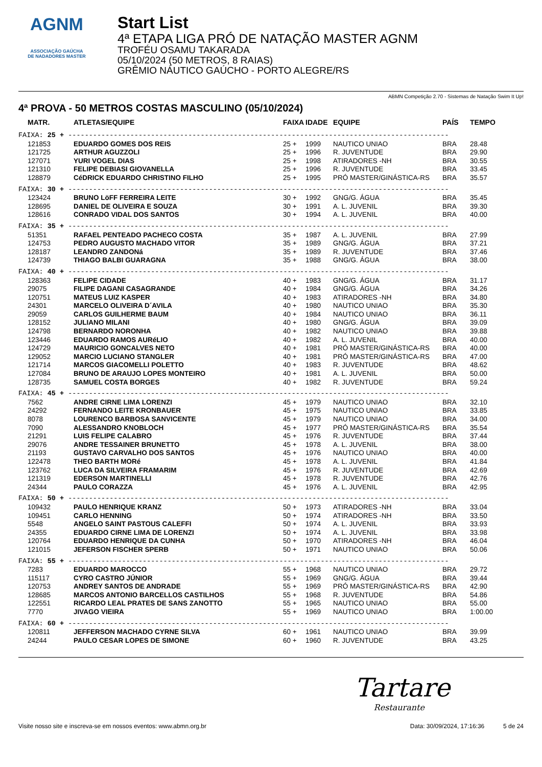AGNM
ASSOCIAÇÃO GAÚCHA
DE NADADORES MASTER
Start List
4ª ETAPA LIGA PRÓ DE NATAÇÃO MASTER AGNM
TROFÉU OSAMU TAKARADA
05/10/2024 (50 METROS, 8 RAIAS)
GRÊMIO NÁUTICO GAÚCHO - PORTO ALEGRE/RS
ABMN Competição 2.70 - Sistemas de Natação Swim It Up!
4ª PROVA - 50 METROS COSTAS MASCULINO (05/10/2024)
| MATR. | ATLETAS/EQUIPE | FAIXA | IDADE | EQUIPE | PAÍS | TEMPO |
| --- | --- | --- | --- | --- | --- | --- |
| FAIXA: 25 + -------------------------------------------------------------------------------------------- | | | | | | |
| 121853 | EDUARDO GOMES DOS REIS | 25 + | 1999 | NAUTICO UNIAO | BRA | 28.48 |
| 121725 | ARTHUR AGUZZOLI | 25 + | 1996 | R. JUVENTUDE | BRA | 29.90 |
| 127071 | YURI VOGEL DIAS | 25 + | 1998 | ATIRADORES -NH | BRA | 30.55 |
| 121310 | FELIPE DEBIASI GIOVANELLA | 25 + | 1996 | R. JUVENTUDE | BRA | 33.45 |
| 128879 | CéDRICK EDUARDO CHRISTINO FILHO | 25 + | 1995 | PRÓ MASTER/GINÁSTICA-RS | BRA | 35.57 |
| FAIXA: 30 + -------------------------------------------------------------------------------------------- | | | | | | |
| 123424 | BRUNO LöFF FERREIRA LEITE | 30 + | 1992 | GNG/G. ÁGUA | BRA | 35.45 |
| 128695 | DANIEL DE OLIVEIRA E SOUZA | 30 + | 1991 | A. L. JUVENIL | BRA | 39.30 |
| 128616 | CONRADO VIDAL DOS SANTOS | 30 + | 1994 | A. L. JUVENIL | BRA | 40.00 |
| FAIXA: 35 + -------------------------------------------------------------------------------------------- | | | | | | |
| 51351 | RAFAEL PENTEADO PACHECO COSTA | 35 + | 1987 | A. L. JUVENIL | BRA | 27.99 |
| 124753 | PEDRO AUGUSTO MACHADO VITOR | 35 + | 1989 | GNG/G. ÁGUA | BRA | 37.21 |
| 128187 | LEANDRO ZANDONá | 35 + | 1989 | R. JUVENTUDE | BRA | 37.46 |
| 124739 | THIAGO BALBI GUARAGNA | 35 + | 1988 | GNG/G. ÁGUA | BRA | 38.00 |
| FAIXA: 40 + -------------------------------------------------------------------------------------------- | | | | | | |
| 128363 | FELIPE CIDADE | 40 + | 1983 | GNG/G. ÁGUA | BRA | 31.17 |
| 29075 | FILIPE DAGANI CASAGRANDE | 40 + | 1984 | GNG/G. ÁGUA | BRA | 34.26 |
| 120751 | MATEUS LUIZ KASPER | 40 + | 1983 | ATIRADORES -NH | BRA | 34.80 |
| 24301 | MARCELO OLIVEIRA D´AVILA | 40 + | 1980 | NAUTICO UNIAO | BRA | 35.30 |
| 29059 | CARLOS GUILHERME BAUM | 40 + | 1984 | NAUTICO UNIAO | BRA | 36.11 |
| 128152 | JULIANO MILANI | 40 + | 1980 | GNG/G. ÁGUA | BRA | 39.09 |
| 124798 | BERNARDO NORONHA | 40 + | 1982 | NAUTICO UNIAO | BRA | 39.88 |
| 123446 | EDUARDO RAMOS AURéLIO | 40 + | 1982 | A. L. JUVENIL | BRA | 40.00 |
| 124729 | MAURICIO GONCALVES NETO | 40 + | 1981 | PRÓ MASTER/GINÁSTICA-RS | BRA | 40.00 |
| 129052 | MARCIO LUCIANO STANGLER | 40 + | 1981 | PRÓ MASTER/GINÁSTICA-RS | BRA | 47.00 |
| 121714 | MARCOS GIACOMELLI POLETTO | 40 + | 1983 | R. JUVENTUDE | BRA | 48.62 |
| 127084 | BRUNO DE ARAUJO LOPES MONTEIRO | 40 + | 1981 | A. L. JUVENIL | BRA | 50.00 |
| 128735 | SAMUEL COSTA BORGES | 40 + | 1982 | R. JUVENTUDE | BRA | 59.24 |
| FAIXA: 45 + -------------------------------------------------------------------------------------------- | | | | | | |
| 7562 | ANDRE CIRNE LIMA LORENZI | 45 + | 1979 | NAUTICO UNIAO | BRA | 32.10 |
| 24292 | FERNANDO LEITE KRONBAUER | 45 + | 1975 | NAUTICO UNIAO | BRA | 33.85 |
| 8078 | LOURENCO BARBOSA SANVICENTE | 45 + | 1979 | NAUTICO UNIAO | BRA | 34.00 |
| 7090 | ALESSANDRO KNOBLOCH | 45 + | 1977 | PRÓ MASTER/GINÁSTICA-RS | BRA | 35.54 |
| 21291 | LUIS FELIPE CALABRO | 45 + | 1976 | R. JUVENTUDE | BRA | 37.44 |
| 29076 | ANDRE TESSAINER BRUNETTO | 45 + | 1978 | A. L. JUVENIL | BRA | 38.00 |
| 21193 | GUSTAVO CARVALHO DOS SANTOS | 45 + | 1976 | NAUTICO UNIAO | BRA | 40.00 |
| 122478 | THEO BARTH MORé | 45 + | 1978 | A. L. JUVENIL | BRA | 41.84 |
| 123762 | LUCA DA SILVEIRA FRAMARIM | 45 + | 1976 | R. JUVENTUDE | BRA | 42.69 |
| 121319 | EDERSON MARTINELLI | 45 + | 1978 | R. JUVENTUDE | BRA | 42.76 |
| 24344 | PAULO CORAZZA | 45 + | 1976 | A. L. JUVENIL | BRA | 42.95 |
| FAIXA: 50 + -------------------------------------------------------------------------------------------- | | | | | | |
| 109432 | PAULO HENRIQUE KRANZ | 50 + | 1973 | ATIRADORES -NH | BRA | 33.04 |
| 109451 | CARLO HENNING | 50 + | 1974 | ATIRADORES -NH | BRA | 33.50 |
| 5548 | ANGELO SAINT PASTOUS CALEFFI | 50 + | 1974 | A. L. JUVENIL | BRA | 33.93 |
| 24355 | EDUARDO CIRNE LIMA DE LORENZI | 50 + | 1974 | A. L. JUVENIL | BRA | 33.98 |
| 120764 | EDUARDO HENRIQUE DA CUNHA | 50 + | 1970 | ATIRADORES -NH | BRA | 46.04 |
| 121015 | JEFERSON FISCHER SPERB | 50 + | 1971 | NAUTICO UNIAO | BRA | 50.06 |
| FAIXA: 55 + -------------------------------------------------------------------------------------------- | | | | | | |
| 7283 | EDUARDO MAROCCO | 55 + | 1968 | NAUTICO UNIAO | BRA | 29.72 |
| 115117 | CYRO CASTRO JÚNIOR | 55 + | 1969 | GNG/G. ÁGUA | BRA | 39.44 |
| 120753 | ANDREY SANTOS DE ANDRADE | 55 + | 1969 | PRÓ MASTER/GINÁSTICA-RS | BRA | 42.90 |
| 128685 | MARCOS ANTONIO BARCELLOS CASTILHOS | 55 + | 1968 | R. JUVENTUDE | BRA | 54.86 |
| 122551 | RICARDO LEAL PRATES DE SANS ZANOTTO | 55 + | 1965 | NAUTICO UNIAO | BRA | 55.00 |
| 7770 | JIVAGO VIEIRA | 55 + | 1969 | NAUTICO UNIAO | BRA | 1:00.00 |
| FAIXA: 60 + -------------------------------------------------------------------------------------------- | | | | | | |
| 120811 | JEFFERSON MACHADO CYRNE SILVA | 60 + | 1961 | NAUTICO UNIAO | BRA | 39.99 |
| 24244 | PAULO CESAR LOPES DE SIMONE | 60 + | 1960 | R. JUVENTUDE | BRA | 43.25 |
Tartare
Restaurante
Visite nosso site e inscreva-se em nossos eventos: www.abmn.org.br Data: 30/09/2024, 17:16:36 5 de 24